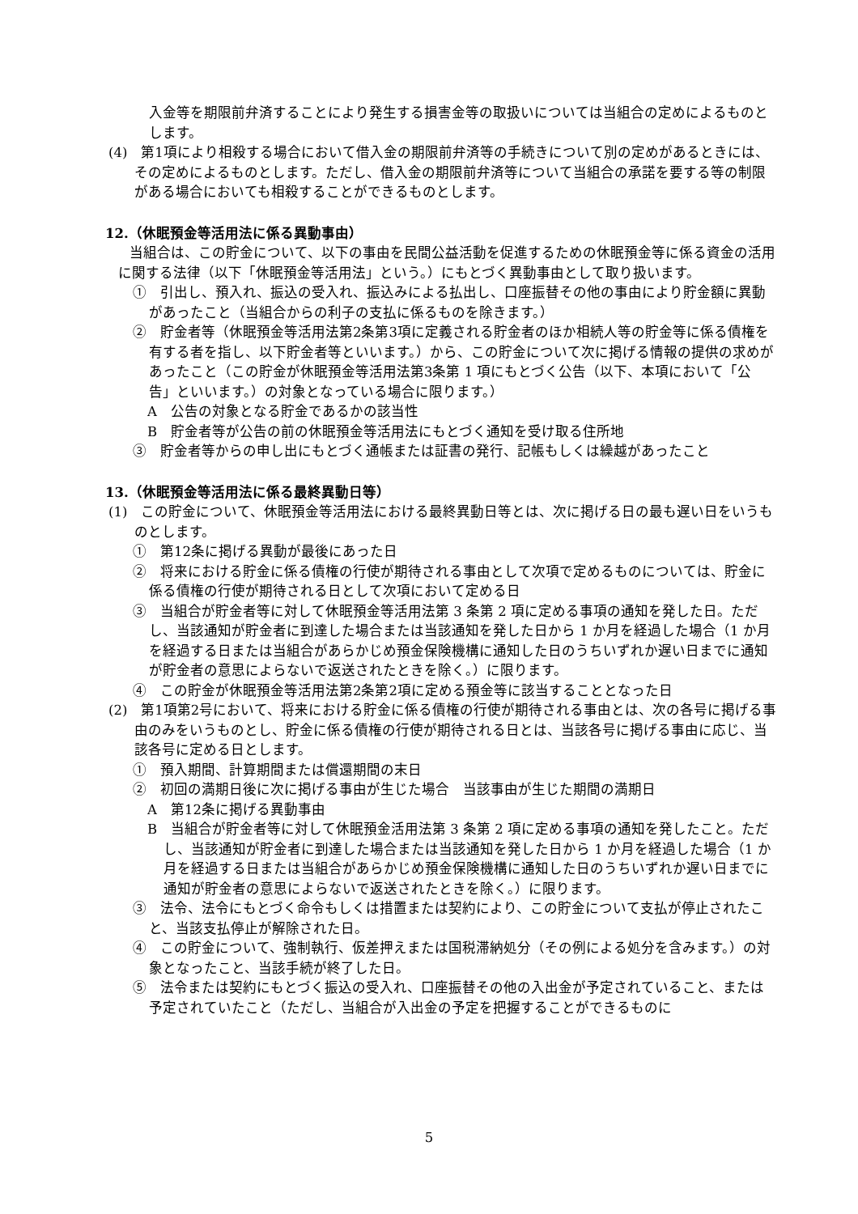入金等を期限前弁済することにより発生する損害金等の取扱いについては当組合の定めによるものとします。
(4)　第1項により相殺する場合において借入金の期限前弁済等の手続きについて別の定めがあるときには、その定めによるものとします。ただし、借入金の期限前弁済等について当組合の承諾を要する等の制限がある場合においても相殺することができるものとします。
12.（休眠預金等活用法に係る異動事由）
当組合は、この貯金について、以下の事由を民間公益活動を促進するための休眠預金等に係る資金の活用に関する法律（以下「休眠預金等活用法」という。）にもとづく異動事由として取り扱います。
①　引出し、預入れ、振込の受入れ、振込みによる払出し、口座振替その他の事由により貯金額に異動があったこと（当組合からの利子の支払に係るものを除きます。）
②　貯金者等（休眠預金等活用法第2条第3項に定義される貯金者のほか相続人等の貯金等に係る債権を有する者を指し、以下貯金者等といいます。）から、この貯金について次に掲げる情報の提供の求めがあったこと（この貯金が休眠預金等活用法第3条第 1 項にもとづく公告（以下、本項において「公告」といいます。）の対象となっている場合に限ります。）
A　公告の対象となる貯金であるかの該当性
B　貯金者等が公告の前の休眠預金等活用法にもとづく通知を受け取る住所地
③　貯金者等からの申し出にもとづく通帳または証書の発行、記帳もしくは繰越があったこと
13.（休眠預金等活用法に係る最終異動日等）
(1)　この貯金について、休眠預金等活用法における最終異動日等とは、次に掲げる日の最も遅い日をいうものとします。
①　第12条に掲げる異動が最後にあった日
②　将来における貯金に係る債権の行使が期待される事由として次項で定めるものについては、貯金に係る債権の行使が期待される日として次項において定める日
③　当組合が貯金者等に対して休眠預金等活用法第 3 条第 2 項に定める事項の通知を発した日。ただし、当該通知が貯金者に到達した場合または当該通知を発した日から 1 か月を経過した場合（1 か月を経過する日または当組合があらかじめ預金保険機構に通知した日のうちいずれか遅い日までに通知が貯金者の意思によらないで返送されたときを除く。）に限ります。
④　この貯金が休眠預金等活用法第2条第2項に定める預金等に該当することとなった日
(2)　第1項第2号において、将来における貯金に係る債権の行使が期待される事由とは、次の各号に掲げる事由のみをいうものとし、貯金に係る債権の行使が期待される日とは、当該各号に掲げる事由に応じ、当該各号に定める日とします。
①　預入期間、計算期間または償還期間の末日
②　初回の満期日後に次に掲げる事由が生じた場合　当該事由が生じた期間の満期日
A　第12条に掲げる異動事由
B　当組合が貯金者等に対して休眠預金活用法第 3 条第 2 項に定める事項の通知を発したこと。ただし、当該通知が貯金者に到達した場合または当該通知を発した日から 1 か月を経過した場合（1 か月を経過する日または当組合があらかじめ預金保険機構に通知した日のうちいずれか遅い日までに通知が貯金者の意思によらないで返送されたときを除く。）に限ります。
③　法令、法令にもとづく命令もしくは措置または契約により、この貯金について支払が停止されたこと、当該支払停止が解除された日。
④　この貯金について、強制執行、仮差押えまたは国税滞納処分（その例による処分を含みます。）の対象となったこと、当該手続が終了した日。
⑤　法令または契約にもとづく振込の受入れ、口座振替その他の入出金が予定されていること、または予定されていたこと（ただし、当組合が入出金の予定を把握することができるものに
5